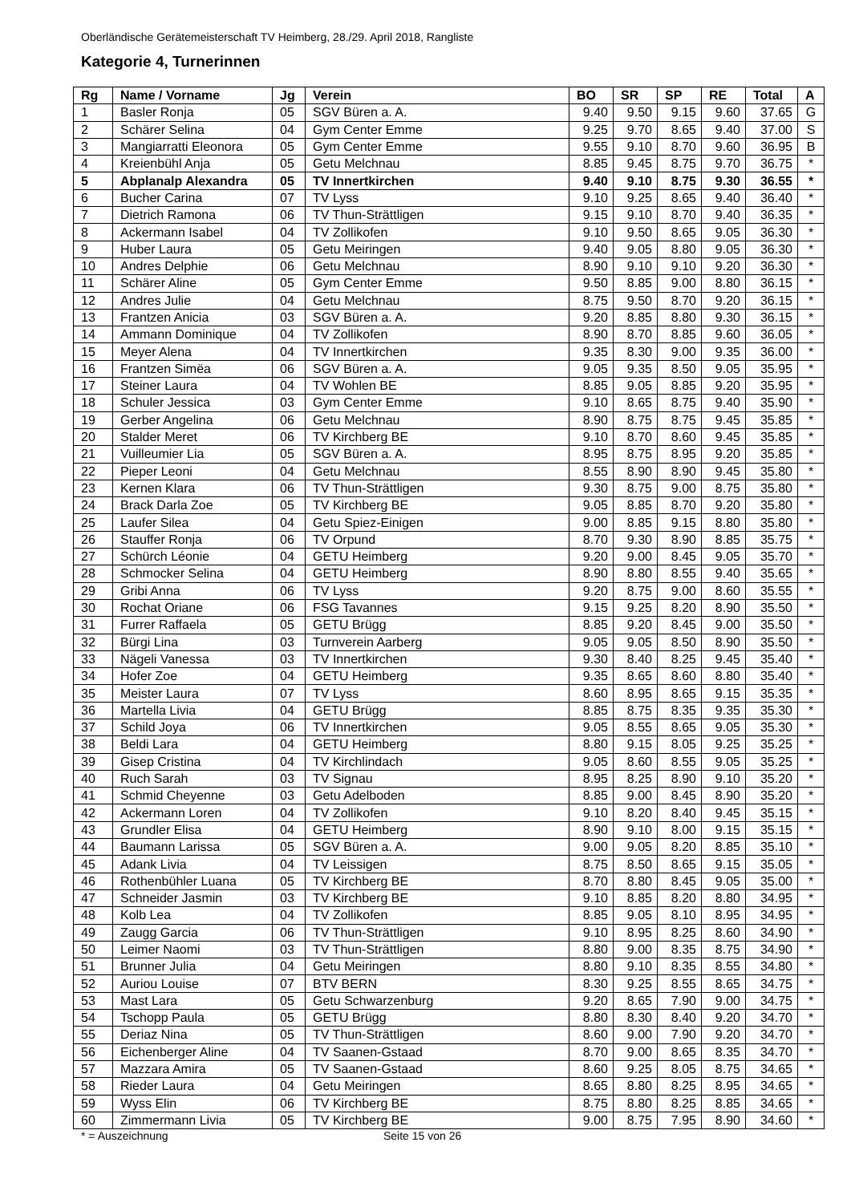Oberländische Gerätemeisterschaft TV Heimberg, 28./29. April 2018, Rangliste
Kategorie 4, Turnerinnen
| Rg | Name / Vorname | Jg | Verein | BO | SR | SP | RE | Total | A |
| --- | --- | --- | --- | --- | --- | --- | --- | --- | --- |
| 1 | Basler Ronja | 05 | SGV Büren a. A. | 9.40 | 9.50 | 9.15 | 9.60 | 37.65 | G |
| 2 | Schärer Selina | 04 | Gym Center Emme | 9.25 | 9.70 | 8.65 | 9.40 | 37.00 | S |
| 3 | Mangiarratti Eleonora | 05 | Gym Center Emme | 9.55 | 9.10 | 8.70 | 9.60 | 36.95 | B |
| 4 | Kreienbühl Anja | 05 | Getu Melchnau | 8.85 | 9.45 | 8.75 | 9.70 | 36.75 | * |
| 5 | Abplanalp Alexandra | 05 | TV Innertkirchen | 9.40 | 9.10 | 8.75 | 9.30 | 36.55 | * |
| 6 | Bucher Carina | 07 | TV Lyss | 9.10 | 9.25 | 8.65 | 9.40 | 36.40 | * |
| 7 | Dietrich Ramona | 06 | TV Thun-Strättligen | 9.15 | 9.10 | 8.70 | 9.40 | 36.35 | * |
| 8 | Ackermann Isabel | 04 | TV Zollikofen | 9.10 | 9.50 | 8.65 | 9.05 | 36.30 | * |
| 9 | Huber Laura | 05 | Getu Meiringen | 9.40 | 9.05 | 8.80 | 9.05 | 36.30 | * |
| 10 | Andres Delphie | 06 | Getu Melchnau | 8.90 | 9.10 | 9.10 | 9.20 | 36.30 | * |
| 11 | Schärer Aline | 05 | Gym Center Emme | 9.50 | 8.85 | 9.00 | 8.80 | 36.15 | * |
| 12 | Andres Julie | 04 | Getu Melchnau | 8.75 | 9.50 | 8.70 | 9.20 | 36.15 | * |
| 13 | Frantzen Anicia | 03 | SGV Büren a. A. | 9.20 | 8.85 | 8.80 | 9.30 | 36.15 | * |
| 14 | Ammann Dominique | 04 | TV Zollikofen | 8.90 | 8.70 | 8.85 | 9.60 | 36.05 | * |
| 15 | Meyer Alena | 04 | TV Innertkirchen | 9.35 | 8.30 | 9.00 | 9.35 | 36.00 | * |
| 16 | Frantzen Simëa | 06 | SGV Büren a. A. | 9.05 | 9.35 | 8.50 | 9.05 | 35.95 | * |
| 17 | Steiner Laura | 04 | TV Wohlen BE | 8.85 | 9.05 | 8.85 | 9.20 | 35.95 | * |
| 18 | Schuler Jessica | 03 | Gym Center Emme | 9.10 | 8.65 | 8.75 | 9.40 | 35.90 | * |
| 19 | Gerber Angelina | 06 | Getu Melchnau | 8.90 | 8.75 | 8.75 | 9.45 | 35.85 | * |
| 20 | Stalder Meret | 06 | TV Kirchberg BE | 9.10 | 8.70 | 8.60 | 9.45 | 35.85 | * |
| 21 | Vuilleumier Lia | 05 | SGV Büren a. A. | 8.95 | 8.75 | 8.95 | 9.20 | 35.85 | * |
| 22 | Pieper Leoni | 04 | Getu Melchnau | 8.55 | 8.90 | 8.90 | 9.45 | 35.80 | * |
| 23 | Kernen Klara | 06 | TV Thun-Strättligen | 9.30 | 8.75 | 9.00 | 8.75 | 35.80 | * |
| 24 | Brack Darla Zoe | 05 | TV Kirchberg BE | 9.05 | 8.85 | 8.70 | 9.20 | 35.80 | * |
| 25 | Laufer Silea | 04 | Getu Spiez-Einigen | 9.00 | 8.85 | 9.15 | 8.80 | 35.80 | * |
| 26 | Stauffer Ronja | 06 | TV Orpund | 8.70 | 9.30 | 8.90 | 8.85 | 35.75 | * |
| 27 | Schürch Léonie | 04 | GETU Heimberg | 9.20 | 9.00 | 8.45 | 9.05 | 35.70 | * |
| 28 | Schmocker Selina | 04 | GETU Heimberg | 8.90 | 8.80 | 8.55 | 9.40 | 35.65 | * |
| 29 | Gribi Anna | 06 | TV Lyss | 9.20 | 8.75 | 9.00 | 8.60 | 35.55 | * |
| 30 | Rochat Oriane | 06 | FSG Tavannes | 9.15 | 9.25 | 8.20 | 8.90 | 35.50 | * |
| 31 | Furrer Raffaela | 05 | GETU Brügg | 8.85 | 9.20 | 8.45 | 9.00 | 35.50 | * |
| 32 | Bürgi Lina | 03 | Turnverein Aarberg | 9.05 | 9.05 | 8.50 | 8.90 | 35.50 | * |
| 33 | Nägeli Vanessa | 03 | TV Innertkirchen | 9.30 | 8.40 | 8.25 | 9.45 | 35.40 | * |
| 34 | Hofer Zoe | 04 | GETU Heimberg | 9.35 | 8.65 | 8.60 | 8.80 | 35.40 | * |
| 35 | Meister Laura | 07 | TV Lyss | 8.60 | 8.95 | 8.65 | 9.15 | 35.35 | * |
| 36 | Martella Livia | 04 | GETU Brügg | 8.85 | 8.75 | 8.35 | 9.35 | 35.30 | * |
| 37 | Schild Joya | 06 | TV Innertkirchen | 9.05 | 8.55 | 8.65 | 9.05 | 35.30 | * |
| 38 | Beldi Lara | 04 | GETU Heimberg | 8.80 | 9.15 | 8.05 | 9.25 | 35.25 | * |
| 39 | Gisep Cristina | 04 | TV Kirchlindach | 9.05 | 8.60 | 8.55 | 9.05 | 35.25 | * |
| 40 | Ruch Sarah | 03 | TV Signau | 8.95 | 8.25 | 8.90 | 9.10 | 35.20 | * |
| 41 | Schmid Cheyenne | 03 | Getu Adelboden | 8.85 | 9.00 | 8.45 | 8.90 | 35.20 | * |
| 42 | Ackermann Loren | 04 | TV Zollikofen | 9.10 | 8.20 | 8.40 | 9.45 | 35.15 | * |
| 43 | Grundler Elisa | 04 | GETU Heimberg | 8.90 | 9.10 | 8.00 | 9.15 | 35.15 | * |
| 44 | Baumann Larissa | 05 | SGV Büren a. A. | 9.00 | 9.05 | 8.20 | 8.85 | 35.10 | * |
| 45 | Adank Livia | 04 | TV Leissigen | 8.75 | 8.50 | 8.65 | 9.15 | 35.05 | * |
| 46 | Rothenbühler Luana | 05 | TV Kirchberg BE | 8.70 | 8.80 | 8.45 | 9.05 | 35.00 | * |
| 47 | Schneider Jasmin | 03 | TV Kirchberg BE | 9.10 | 8.85 | 8.20 | 8.80 | 34.95 | * |
| 48 | Kolb Lea | 04 | TV Zollikofen | 8.85 | 9.05 | 8.10 | 8.95 | 34.95 | * |
| 49 | Zaugg Garcia | 06 | TV Thun-Strättligen | 9.10 | 8.95 | 8.25 | 8.60 | 34.90 | * |
| 50 | Leimer Naomi | 03 | TV Thun-Strättligen | 8.80 | 9.00 | 8.35 | 8.75 | 34.90 | * |
| 51 | Brunner Julia | 04 | Getu Meiringen | 8.80 | 9.10 | 8.35 | 8.55 | 34.80 | * |
| 52 | Auriou Louise | 07 | BTV BERN | 8.30 | 9.25 | 8.55 | 8.65 | 34.75 | * |
| 53 | Mast Lara | 05 | Getu Schwarzenburg | 9.20 | 8.65 | 7.90 | 9.00 | 34.75 | * |
| 54 | Tschopp Paula | 05 | GETU Brügg | 8.80 | 8.30 | 8.40 | 9.20 | 34.70 | * |
| 55 | Deriaz Nina | 05 | TV Thun-Strättligen | 8.60 | 9.00 | 7.90 | 9.20 | 34.70 | * |
| 56 | Eichenberger Aline | 04 | TV Saanen-Gstaad | 8.70 | 9.00 | 8.65 | 8.35 | 34.70 | * |
| 57 | Mazzara Amira | 05 | TV Saanen-Gstaad | 8.60 | 9.25 | 8.05 | 8.75 | 34.65 | * |
| 58 | Rieder Laura | 04 | Getu Meiringen | 8.65 | 8.80 | 8.25 | 8.95 | 34.65 | * |
| 59 | Wyss Elin | 06 | TV Kirchberg BE | 8.75 | 8.80 | 8.25 | 8.85 | 34.65 | * |
| 60 | Zimmermann Livia | 05 | TV Kirchberg BE | 9.00 | 8.75 | 7.95 | 8.90 | 34.60 | * |
* = Auszeichnung Seite 15 von 26